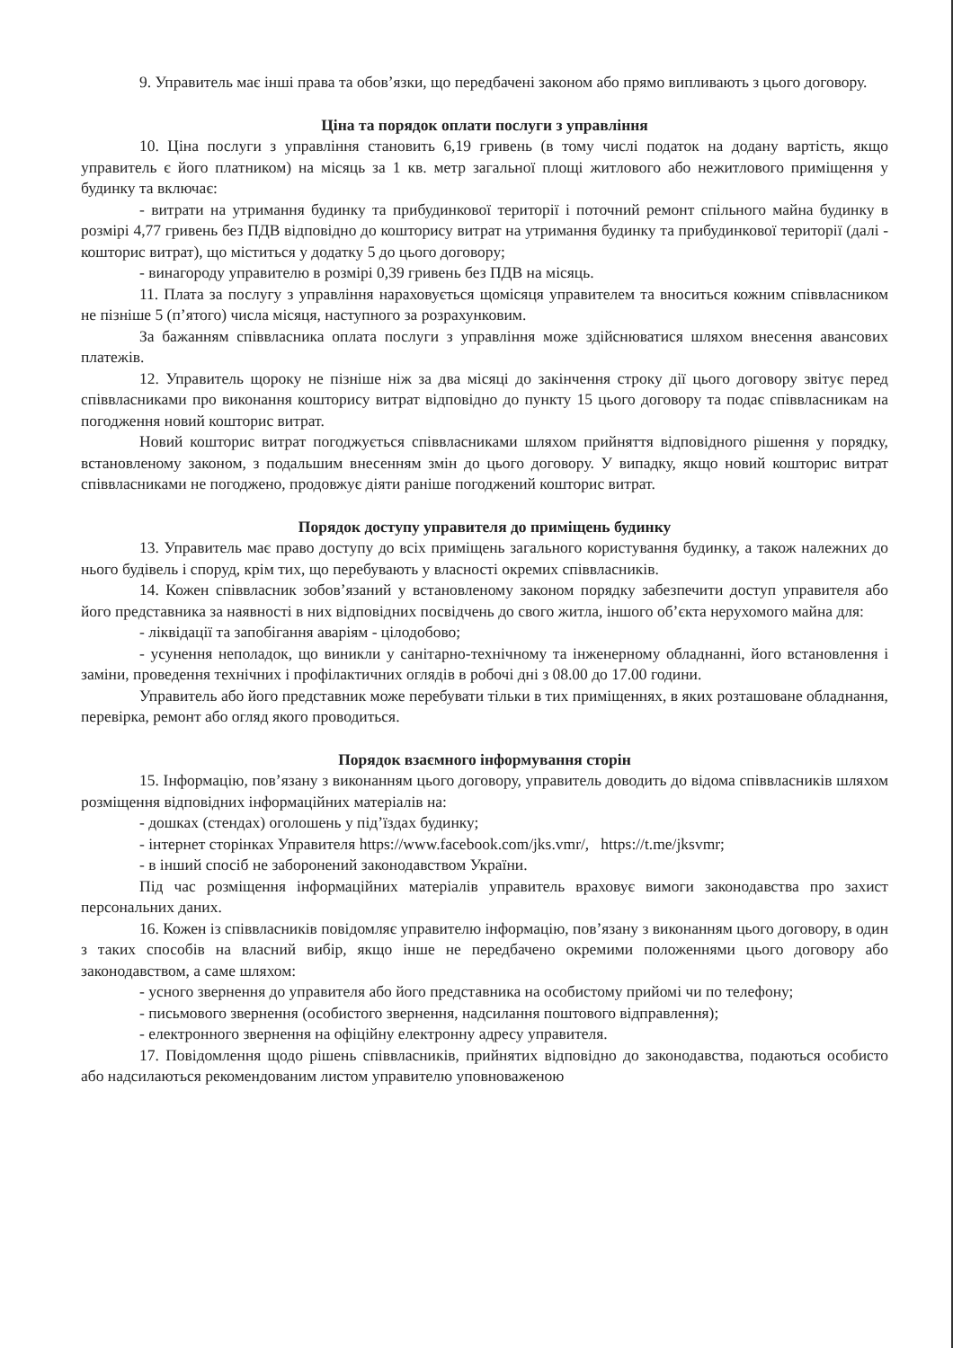9. Управитель має інші права та обов’язки, що передбачені законом або прямо випливають з цього договору.
Ціна та порядок оплати послуги з управління
10. Ціна послуги з управління становить 6,19 гривень (в тому числі податок на додану вартість, якщо управитель є його платником) на місяць за 1 кв. метр загальної площі житлового або нежитлового приміщення у будинку та включає:
- витрати на утримання будинку та прибудинкової території і поточний ремонт спільного майна будинку в розмірі 4,77 гривень без ПДВ відповідно до кошторису витрат на утримання будинку та прибудинкової території (далі - кошторис витрат), що міститься у додатку 5 до цього договору;
- винагороду управителю в розмірі 0,39 гривень без ПДВ на місяць.
11. Плата за послугу з управління нараховується щомісяця управителем та вноситься кожним співвласником не пізніше 5 (п’ятого) числа місяця, наступного за розрахунковим.
За бажанням співвласника оплата послуги з управління може здійснюватися шляхом внесення авансових платежів.
12. Управитель щороку не пізніше ніж за два місяці до закінчення строку дії цього договору звітує перед співвласниками про виконання кошторису витрат відповідно до пункту 15 цього договору та подає співвласникам на погодження новий кошторис витрат.
Новий кошторис витрат погоджується співвласниками шляхом прийняття відповідного рішення у порядку, встановленому законом, з подальшим внесенням змін до цього договору. У випадку, якщо новий кошторис витрат співвласниками не погоджено, продовжує діяти раніше погоджений кошторис витрат.
Порядок доступу управителя до приміщень будинку
13. Управитель має право доступу до всіх приміщень загального користування будинку, а також належних до нього будівель і споруд, крім тих, що перебувають у власності окремих співвласників.
14. Кожен співвласник зобов’язаний у встановленому законом порядку забезпечити доступ управителя або його представника за наявності в них відповідних посвідчень до свого житла, іншого об’єкта нерухомого майна для:
- ліквідації та запобігання аваріям - цілодобово;
- усунення неполадок, що виникли у санітарно-технічному та інженерному обладнанні, його встановлення і заміни, проведення технічних і профілактичних оглядів в робочі дні з 08.00 до 17.00 години.
Управитель або його представник може перебувати тільки в тих приміщеннях, в яких розташоване обладнання, перевірка, ремонт або огляд якого проводиться.
Порядок взаємного інформування сторін
15. Інформацію, пов’язану з виконанням цього договору, управитель доводить до відома співвласників шляхом розміщення відповідних інформаційних матеріалів на:
- дошках (стендах) оголошень у під’їздах будинку;
- інтернет сторінках Управителя https://www.facebook.com/jks.vmr/, https://t.me/jksvmr;
- в інший спосіб не заборонений законодавством України.
Під час розміщення інформаційних матеріалів управитель враховує вимоги законодавства про захист персональних даних.
16. Кожен із співвласників повідомляє управителю інформацію, пов’язану з виконанням цього договору, в один з таких способів на власний вибір, якщо інше не передбачено окремими положеннями цього договору або законодавством, а саме шляхом:
- усного звернення до управителя або його представника на особистому прийомі чи по телефону;
- письмового звернення (особистого звернення, надсилання поштового відправлення);
- електронного звернення на офіційну електронну адресу управителя.
17. Повідомлення щодо рішень співвласників, прийнятих відповідно до законодавства, подаються особисто або надсилаються рекомендованим листом управителю уповноваженою